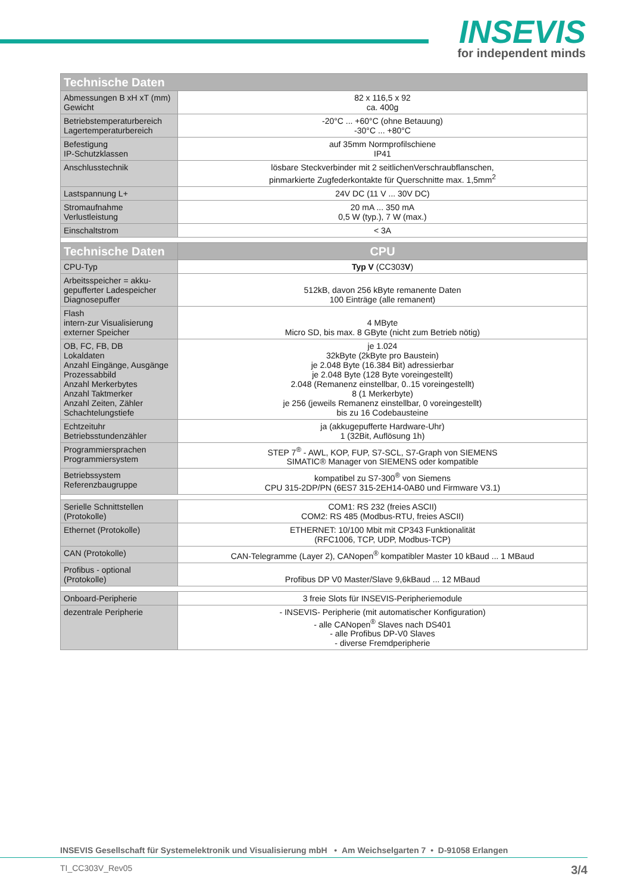INSEVIS
for independent minds
| Technische Daten | |
| --- | --- |
| Abmessungen B xH xT (mm) Gewicht | 82 x 116,5 x 92 ca. 400g |
| Betriebstemperaturbereich Lagertemperaturbereich | -20°C ... +60°C (ohne Betauung) -30°C ... +80°C |
| Befestigung IP-Schutzklassen | auf 35mm Normprofilschiene IP41 |
| Anschlusstechnik | lösbare Steckverbinder mit 2 seitlichenVerschraubflanschen, pinmarkierte Zugfederkontakte für Querschnitte max. 1,5mm<sup>2</sup> |
| Lastspannung L+ | 24V DC (11 V ... 30V DC) |
| Stromaufnahme Verlustleistung | 20 mA ... 350 mA 0,5 W (typ.), 7 W (max.) |
| Einschaltstrom | < 3A |
| Technische Daten | CPU |
| CPU-Typ | Typ V (CC303 V ) |
| Arbeitsspeicher = akku- gepufferter Ladespeicher Diagnosepuffer | 512kB, davon 256 kByte remanente Daten 100 Einträge (alle remanent) |
| Flash intern-zur Visualisierung externer Speicher | 4 MByte Micro SD, bis max. 8 GByte (nicht zum Betrieb nötig) |
| OB, FC, FB, DB Lokaldaten Anzahl Eingänge, Ausgänge Prozessabbild Anzahl Merkerbytes Anzahl Taktmerker Anzahl Zeiten, Zähler Schachtelungstiefe | je 1.024 32kByte (2kByte pro Baustein) je 2.048 Byte (16.384 Bit) adressierbar je 2.048 Byte (128 Byte voreingestellt) 2.048 (Remanenz einstellbar, 0..15 voreingestellt) 8 (1 Merkerbyte) je 256 (jeweils Remanenz einstellbar, 0 voreingestellt) bis zu 16 Codebausteine |
| Echtzeituhr Betriebsstundenzähler | ja (akkugepufferte Hardware-Uhr) 1 (32Bit, Auflösung 1h) |
| Programmiersprachen Programmiersystem | STEP 7<sup>®</sup> - AWL, KOP, FUP, S7-SCL, S7-Graph von SIEMENS SIMATIC® Manager von SIEMENS oder kompatible |
| Betriebssystem Referenzbaugruppe | kompatibel zu S7-300<sup>®</sup> von Siemens CPU 315-2DP/PN (6ES7 315-2EH14-0AB0 und Firmware V3.1) |
| Serielle Schnittstellen (Protokolle) | COM1: RS 232 (freies ASCII) COM2: RS 485 (Modbus-RTU, freies ASCII) |
| Ethernet (Protokolle) | ETHERNET: 10/100 Mbit mit CP343 Funktionalität (RFC1006, TCP, UDP, Modbus-TCP) |
| CAN (Protokolle) | CAN-Telegramme (Layer 2), CANopen<sup>®</sup> kompatibler Master 10 kBaud ... 1 MBaud |
| Profibus - optional (Protokolle) | Profibus DP V0 Master/Slave 9,6kBaud ... 12 MBaud |
| Onboard-Peripherie | 3 freie Slots für INSEVIS-Peripheriemodule |
| dezentrale Peripherie | - INSEVIS- Peripherie (mit automatischer Konfiguration) - alle CANopen<sup>®</sup> Slaves nach DS401 - alle Profibus DP-V0 Slaves - diverse Fremdperipherie |
INSEVIS Gesellschaft für Systemelektronik und Visualisierung mbH • Am Weichselgarten 7 • D-91058 Erlangen
TI_CC303V_Rev05 3/4